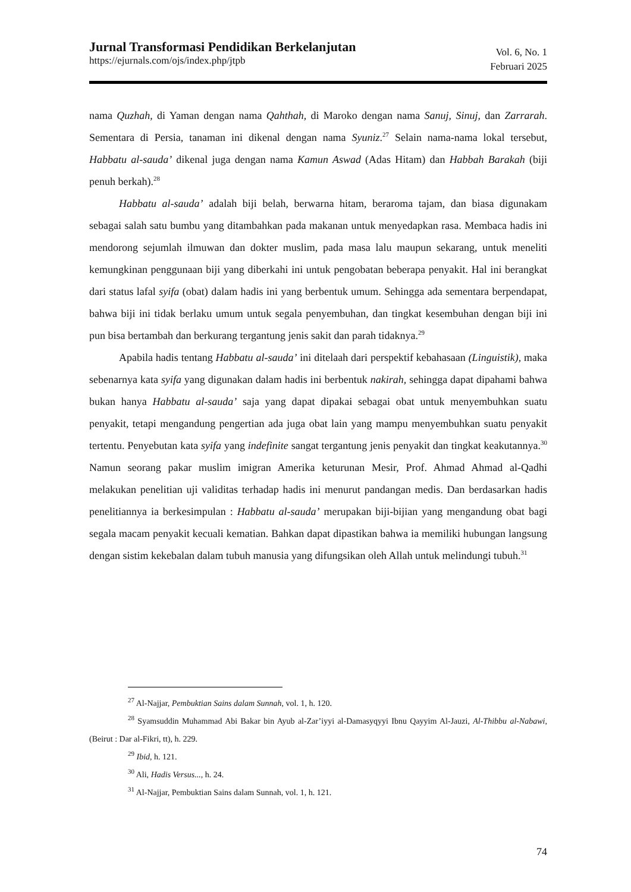Jurnal Transformasi Pendidikan Berkelanjutan
https://ejurnals.com/ojs/index.php/jtpb
Vol. 6, No. 1
Februari 2025
nama Quzhah, di Yaman dengan nama Qahthah, di Maroko dengan nama Sanuj, Sinuj, dan Zarrarah. Sementara di Persia, tanaman ini dikenal dengan nama Syuniz.<sup>27</sup> Selain nama-nama lokal tersebut, Habbatu al-sauda’ dikenal juga dengan nama Kamun Aswad (Adas Hitam) dan Habbah Barakah (biji penuh berkah).<sup>28</sup>
Habbatu al-sauda’ adalah biji belah, berwarna hitam, beraroma tajam, dan biasa digunakam sebagai salah satu bumbu yang ditambahkan pada makanan untuk menyedapkan rasa. Membaca hadis ini mendorong sejumlah ilmuwan dan dokter muslim, pada masa lalu maupun sekarang, untuk meneliti kemungkinan penggunaan biji yang diberkahi ini untuk pengobatan beberapa penyakit. Hal ini berangkat dari status lafal syifa (obat) dalam hadis ini yang berbentuk umum. Sehingga ada sementara berpendapat, bahwa biji ini tidak berlaku umum untuk segala penyembuhan, dan tingkat kesembuhan dengan biji ini pun bisa bertambah dan berkurang tergantung jenis sakit dan parah tidaknya.<sup>29</sup>
Apabila hadis tentang Habbatu al-sauda’ ini ditelaah dari perspektif kebahasaan (Linguistik), maka sebenarnya kata syifa yang digunakan dalam hadis ini berbentuk nakirah, sehingga dapat dipahami bahwa bukan hanya Habbatu al-sauda’ saja yang dapat dipakai sebagai obat untuk menyembuhkan suatu penyakit, tetapi mengandung pengertian ada juga obat lain yang mampu menyembuhkan suatu penyakit tertentu. Penyebutan kata syifa yang indefinite sangat tergantung jenis penyakit dan tingkat keakutannya.<sup>30</sup> Namun seorang pakar muslim imigran Amerika keturunan Mesir, Prof. Ahmad Ahmad al-Qadhi melakukan penelitian uji validitas terhadap hadis ini menurut pandangan medis. Dan berdasarkan hadis penelitiannya ia berkesimpulan : Habbatu al-sauda’ merupakan biji-bijian yang mengandung obat bagi segala macam penyakit kecuali kematian. Bahkan dapat dipastikan bahwa ia memiliki hubungan langsung dengan sistim kekebalan dalam tubuh manusia yang difungsikan oleh Allah untuk melindungi tubuh.<sup>31</sup>
<sup>27</sup> Al-Najjar, Pembuktian Sains dalam Sunnah, vol. 1, h. 120.
<sup>28</sup> Syamsuddin Muhammad Abi Bakar bin Ayub al-Zar’iyyi al-Damasyqyyi Ibnu Qayyim Al-Jauzi, Al-Thibbu al-Nabawi, (Beirut : Dar al-Fikri, tt), h. 229.
<sup>29</sup> Ibid, h. 121.
<sup>30</sup> Ali, Hadis Versus..., h. 24.
<sup>31</sup> Al-Najjar, Pembuktian Sains dalam Sunnah, vol. 1, h. 121.
74